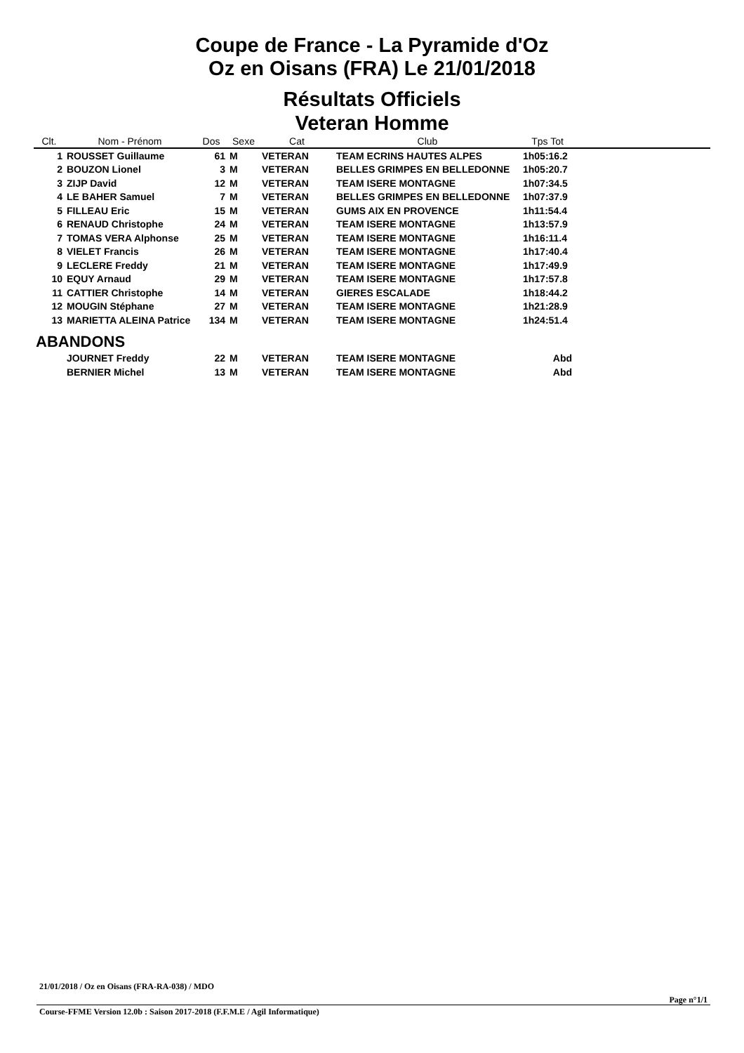Coupe de France - La Pyramide d'Oz
Oz en Oisans (FRA) Le 21/01/2018
Résultats Officiels
Veteran Homme
| Clt. | Nom - Prénom | Dos | Sexe | Cat | Club | Tps Tot | |
| --- | --- | --- | --- | --- | --- | --- | --- |
| 1 | ROUSSET Guillaume | 61 | M | VETERAN | TEAM ECRINS HAUTES ALPES | 1h05:16.2 | |
| 2 | BOUZON Lionel | 3 | M | VETERAN | BELLES GRIMPES EN BELLEDONNE | 1h05:20.7 | |
| 3 | ZIJP David | 12 | M | VETERAN | TEAM ISERE MONTAGNE | 1h07:34.5 | |
| 4 | LE BAHER Samuel | 7 | M | VETERAN | BELLES GRIMPES EN BELLEDONNE | 1h07:37.9 | |
| 5 | FILLEAU Eric | 15 | M | VETERAN | GUMS AIX EN PROVENCE | 1h11:54.4 | |
| 6 | RENAUD Christophe | 24 | M | VETERAN | TEAM ISERE MONTAGNE | 1h13:57.9 | |
| 7 | TOMAS VERA Alphonse | 25 | M | VETERAN | TEAM ISERE MONTAGNE | 1h16:11.4 | |
| 8 | VIELET Francis | 26 | M | VETERAN | TEAM ISERE MONTAGNE | 1h17:40.4 | |
| 9 | LECLERE Freddy | 21 | M | VETERAN | TEAM ISERE MONTAGNE | 1h17:49.9 | |
| 10 | EQUY Arnaud | 29 | M | VETERAN | TEAM ISERE MONTAGNE | 1h17:57.8 | |
| 11 | CATTIER Christophe | 14 | M | VETERAN | GIERES ESCALADE | 1h18:44.2 | |
| 12 | MOUGIN Stéphane | 27 | M | VETERAN | TEAM ISERE MONTAGNE | 1h21:28.9 | |
| 13 | MARIETTA ALEINA Patrice | 134 | M | VETERAN | TEAM ISERE MONTAGNE | 1h24:51.4 | |
| ABANDONS | | | | | | | |
| | JOURNET Freddy | 22 | M | VETERAN | TEAM ISERE MONTAGNE | Abd | |
| | BERNIER Michel | 13 | M | VETERAN | TEAM ISERE MONTAGNE | Abd | |
21/01/2018 / Oz en Oisans (FRA-RA-038) / MDO
Page n°1/1
Course-FFME Version 12.0b : Saison 2017-2018 (F.F.M.E / Agil Informatique)